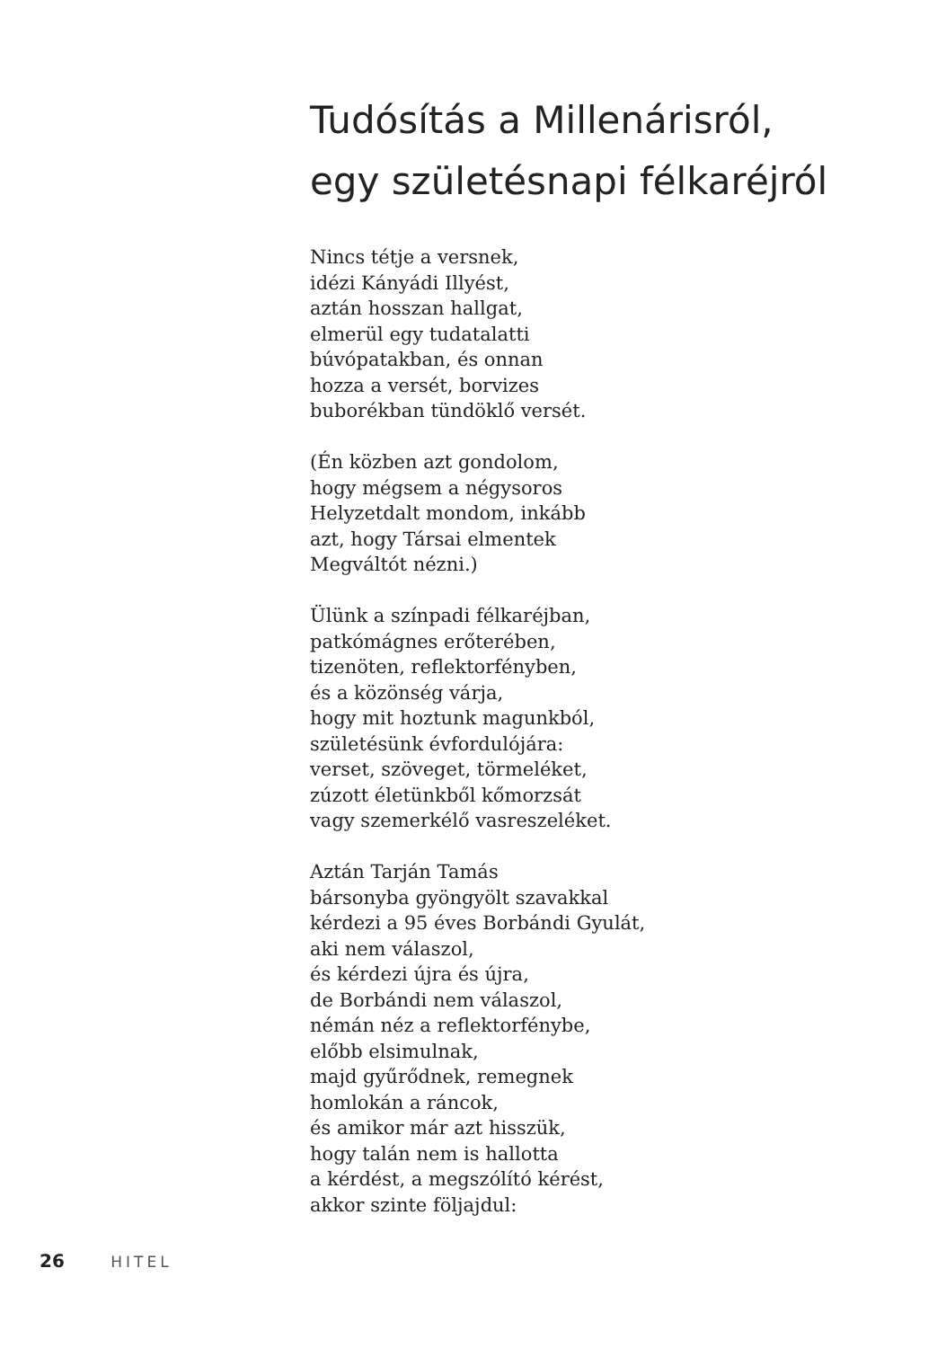Tudósítás a Millenárisról,
egy születésnapi félkaréjról
Nincs tétje a versnek,
idézi Kányádi Illyést,
aztán hosszan hallgat,
elmerül egy tudatalatti
búvópatakban, és onnan
hozza a versét, borvizes
buborékban tündöklő versét.
(Én közben azt gondolom,
hogy mégsem a négysoros
Helyzetdalt mondom, inkább
azt, hogy Társai elmentek
Megváltót nézni.)
Ülünk a színpadi félkaréjban,
patkómágnes erőterében,
tizenöten, reflektorfényben,
és a közönség várja,
hogy mit hoztunk magunkból,
születésünk évfordulójára:
verset, szöveget, törmeléket,
zúzott életünkből kőmorzsát
vagy szemerkélő vasreszeléket.
Aztán Tarján Tamás
bársonyba gyöngyölt szavakkal
kérdezi a 95 éves Borbándi Gyulát,
aki nem válaszol,
és kérdezi újra és újra,
de Borbándi nem válaszol,
némán néz a reflektorfénybe,
előbb elsimulnak,
majd gyűrődnek, remegnek
homlokán a ráncok,
és amikor már azt hisszük,
hogy talán nem is hallotta
a kérdést, a megszólító kérést,
akkor szinte följajdul:
26 HITEL